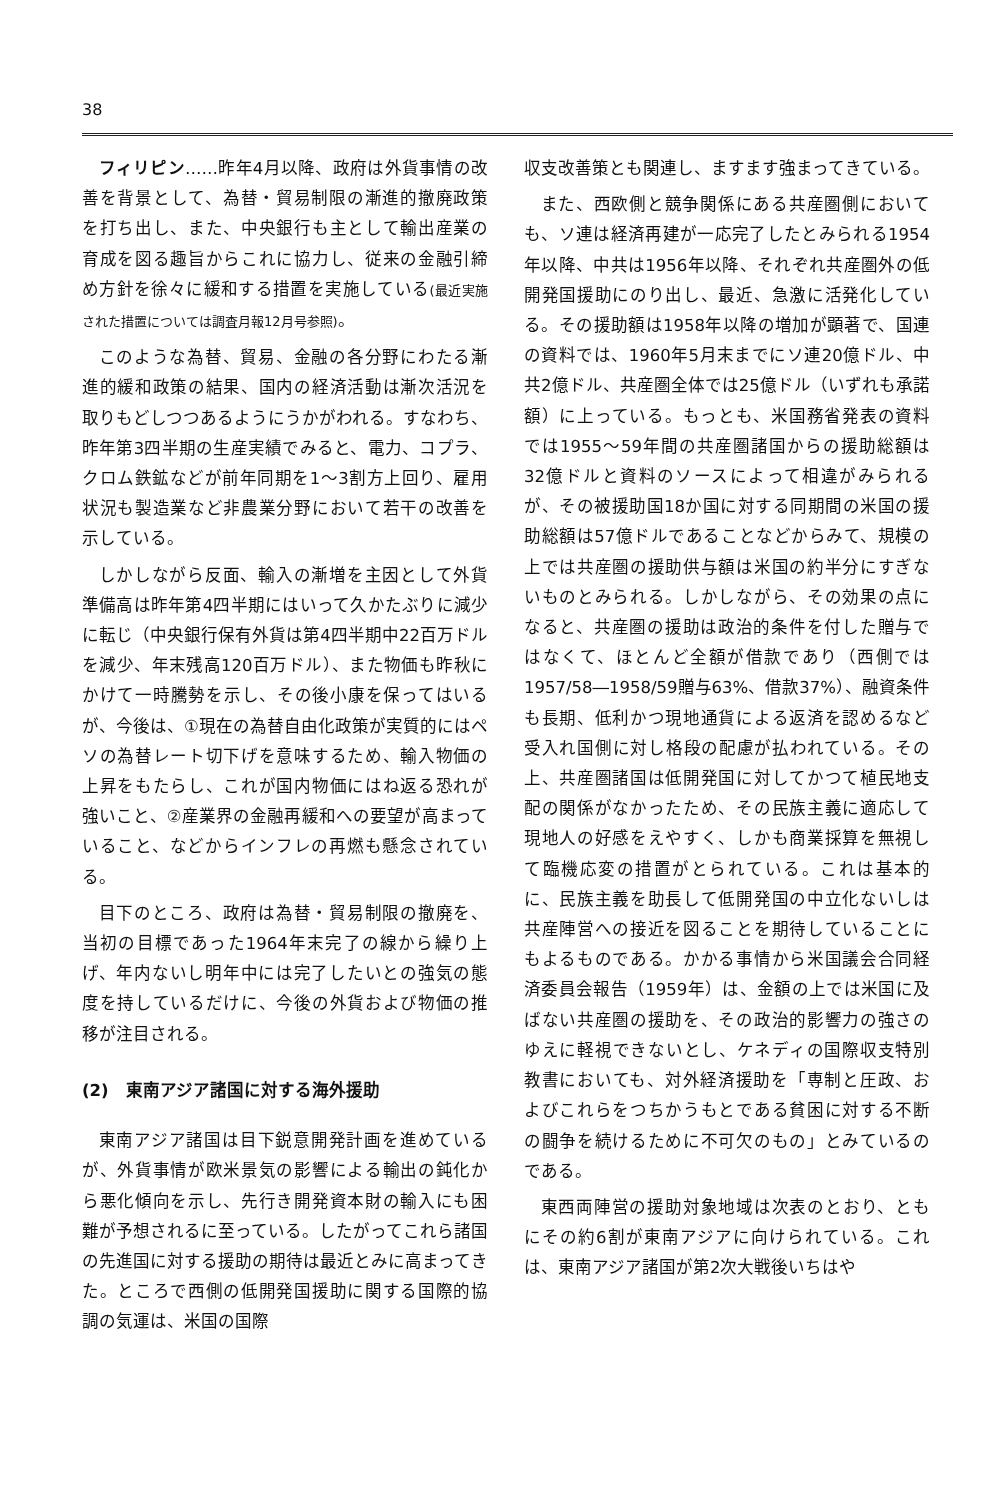38
フィリピン……昨年4月以降、政府は外貨事情の改善を背景として、為替・貿易制限の漸進的撤廃政策を打ち出し、また、中央銀行も主として輸出産業の育成を図る趣旨からこれに協力し、従来の金融引締め方針を徐々に緩和する措置を実施している(最近実施された措置については調査月報12月号参照)。
このような為替、貿易、金融の各分野にわたる漸進的緩和政策の結果、国内の経済活動は漸次活況を取りもどしつつあるようにうかがわれる。すなわち、昨年第3四半期の生産実績でみると、電力、コプラ、クロム鉄鉱などが前年同期を1～3割方上回り、雇用状況も製造業など非農業分野において若干の改善を示している。
しかしながら反面、輸入の漸増を主因として外貨準備高は昨年第4四半期にはいって久かたぶりに減少に転じ（中央銀行保有外貨は第4四半期中22百万ドルを減少、年末残高120百万ドル）、また物価も昨秋にかけて一時騰勢を示し、その後小康を保ってはいるが、今後は、①現在の為替自由化政策が実質的にはペソの為替レート切下げを意味するため、輸入物価の上昇をもたらし、これが国内物価にはね返る恐れが強いこと、②産業界の金融再緩和への要望が高まっていること、などからインフレの再燃も懸念されている。
目下のところ、政府は為替・貿易制限の撤廃を、当初の目標であった1964年末完了の線から繰り上げ、年内ないし明年中には完了したいとの強気の態度を持しているだけに、今後の外貨および物価の推移が注目される。
(2)　東南アジア諸国に対する海外援助
東南アジア諸国は目下鋭意開発計画を進めているが、外貨事情が欧米景気の影響による輸出の鈍化から悪化傾向を示し、先行き開発資本財の輸入にも困難が予想されるに至っている。したがってこれら諸国の先進国に対する援助の期待は最近とみに高まってきた。ところで西側の低開発国援助に関する国際的協調の気運は、米国の国際
収支改善策とも関連し、ますます強まってきている。
また、西欧側と競争関係にある共産圏側においても、ソ連は経済再建が一応完了したとみられる1954年以降、中共は1956年以降、それぞれ共産圏外の低開発国援助にのり出し、最近、急激に活発化している。その援助額は1958年以降の増加が顕著で、国連の資料では、1960年5月末までにソ連20億ドル、中共2億ドル、共産圏全体では25億ドル（いずれも承諾額）に上っている。もっとも、米国務省発表の資料では1955～59年間の共産圏諸国からの援助総額は32億ドルと資料のソースによって相違がみられるが、その被援助国18か国に対する同期間の米国の援助総額は57億ドルであることなどからみて、規模の上では共産圏の援助供与額は米国の約半分にすぎないものとみられる。しかしながら、その効果の点になると、共産圏の援助は政治的条件を付した贈与ではなくて、ほとんど全額が借款であり（西側では1957/58―1958/59贈与63%、借款37%）、融資条件も長期、低利かつ現地通貨による返済を認めるなど受入れ国側に対し格段の配慮が払われている。その上、共産圏諸国は低開発国に対してかつて植民地支配の関係がなかったため、その民族主義に適応して現地人の好感をえやすく、しかも商業採算を無視して臨機応変の措置がとられている。これは基本的に、民族主義を助長して低開発国の中立化ないしは共産陣営への接近を図ることを期待していることにもよるものである。かかる事情から米国議会合同経済委員会報告（1959年）は、金額の上では米国に及ばない共産圏の援助を、その政治的影響力の強さのゆえに軽視できないとし、ケネディの国際収支特別教書においても、対外経済援助を「専制と圧政、およびこれらをつちかうもとである貧困に対する不断の闘争を続けるために不可欠のもの」とみているのである。
東西両陣営の援助対象地域は次表のとおり、ともにその約6割が東南アジアに向けられている。これは、東南アジア諸国が第2次大戦後いちはや